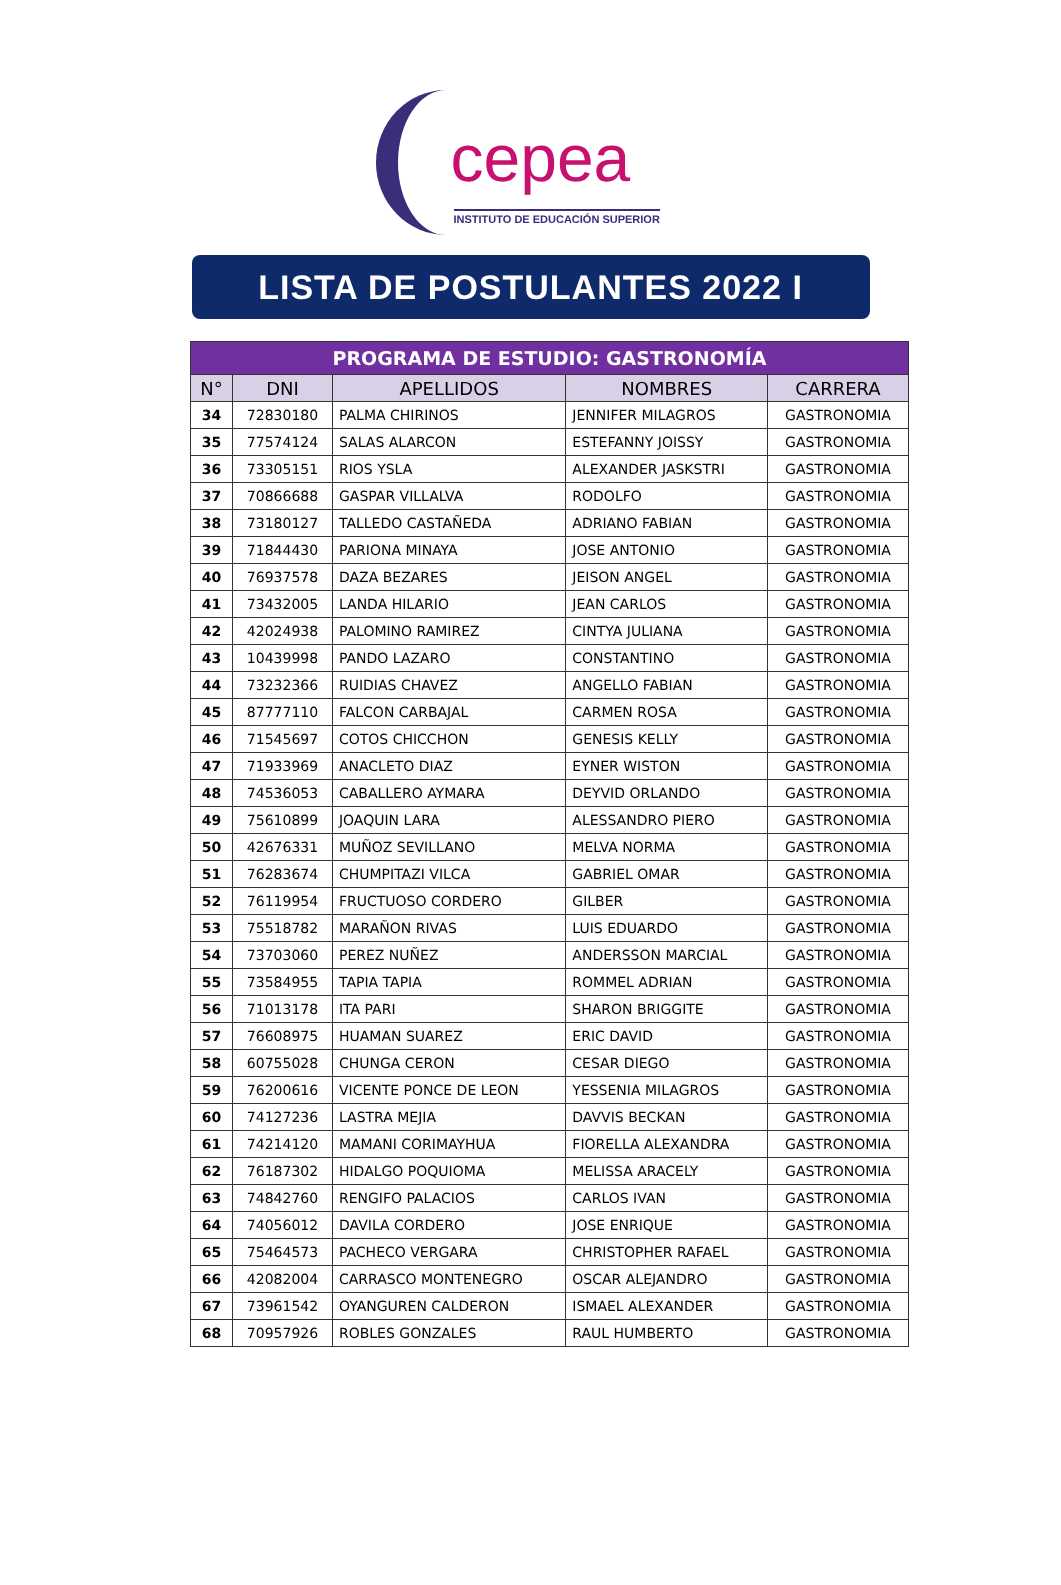cepea
INSTITUTO DE EDUCACIÓN SUPERIOR
LISTA DE POSTULANTES 2022 I
| PROGRAMA DE ESTUDIO: GASTRONOMÍA | | | | |
| --- | --- | --- | --- | --- |
| N° | DNI | APELLIDOS | NOMBRES | CARRERA |
| 34 | 72830180 | PALMA CHIRINOS | JENNIFER MILAGROS | GASTRONOMIA |
| 35 | 77574124 | SALAS ALARCON | ESTEFANNY JOISSY | GASTRONOMIA |
| 36 | 73305151 | RIOS YSLA | ALEXANDER JASKSTRI | GASTRONOMIA |
| 37 | 70866688 | GASPAR VILLALVA | RODOLFO | GASTRONOMIA |
| 38 | 73180127 | TALLEDO CASTAÑEDA | ADRIANO FABIAN | GASTRONOMIA |
| 39 | 71844430 | PARIONA MINAYA | JOSE ANTONIO | GASTRONOMIA |
| 40 | 76937578 | DAZA BEZARES | JEISON ANGEL | GASTRONOMIA |
| 41 | 73432005 | LANDA HILARIO | JEAN CARLOS | GASTRONOMIA |
| 42 | 42024938 | PALOMINO RAMIREZ | CINTYA JULIANA | GASTRONOMIA |
| 43 | 10439998 | PANDO LAZARO | CONSTANTINO | GASTRONOMIA |
| 44 | 73232366 | RUIDIAS CHAVEZ | ANGELLO FABIAN | GASTRONOMIA |
| 45 | 87777110 | FALCON CARBAJAL | CARMEN ROSA | GASTRONOMIA |
| 46 | 71545697 | COTOS CHICCHON | GENESIS KELLY | GASTRONOMIA |
| 47 | 71933969 | ANACLETO DIAZ | EYNER WISTON | GASTRONOMIA |
| 48 | 74536053 | CABALLERO AYMARA | DEYVID ORLANDO | GASTRONOMIA |
| 49 | 75610899 | JOAQUIN LARA | ALESSANDRO PIERO | GASTRONOMIA |
| 50 | 42676331 | MUÑOZ SEVILLANO | MELVA NORMA | GASTRONOMIA |
| 51 | 76283674 | CHUMPITAZI VILCA | GABRIEL OMAR | GASTRONOMIA |
| 52 | 76119954 | FRUCTUOSO CORDERO | GILBER | GASTRONOMIA |
| 53 | 75518782 | MARAÑON RIVAS | LUIS EDUARDO | GASTRONOMIA |
| 54 | 73703060 | PEREZ NUÑEZ | ANDERSSON MARCIAL | GASTRONOMIA |
| 55 | 73584955 | TAPIA TAPIA | ROMMEL ADRIAN | GASTRONOMIA |
| 56 | 71013178 | ITA PARI | SHARON BRIGGITE | GASTRONOMIA |
| 57 | 76608975 | HUAMAN SUAREZ | ERIC DAVID | GASTRONOMIA |
| 58 | 60755028 | CHUNGA CERON | CESAR DIEGO | GASTRONOMIA |
| 59 | 76200616 | VICENTE PONCE DE LEON | YESSENIA MILAGROS | GASTRONOMIA |
| 60 | 74127236 | LASTRA MEJIA | DAVVIS BECKAN | GASTRONOMIA |
| 61 | 74214120 | MAMANI CORIMAYHUA | FIORELLA ALEXANDRA | GASTRONOMIA |
| 62 | 76187302 | HIDALGO POQUIOMA | MELISSA ARACELY | GASTRONOMIA |
| 63 | 74842760 | RENGIFO PALACIOS | CARLOS IVAN | GASTRONOMIA |
| 64 | 74056012 | DAVILA CORDERO | JOSE ENRIQUE | GASTRONOMIA |
| 65 | 75464573 | PACHECO VERGARA | CHRISTOPHER RAFAEL | GASTRONOMIA |
| 66 | 42082004 | CARRASCO MONTENEGRO | OSCAR ALEJANDRO | GASTRONOMIA |
| 67 | 73961542 | OYANGUREN CALDERON | ISMAEL ALEXANDER | GASTRONOMIA |
| 68 | 70957926 | ROBLES GONZALES | RAUL HUMBERTO | GASTRONOMIA |